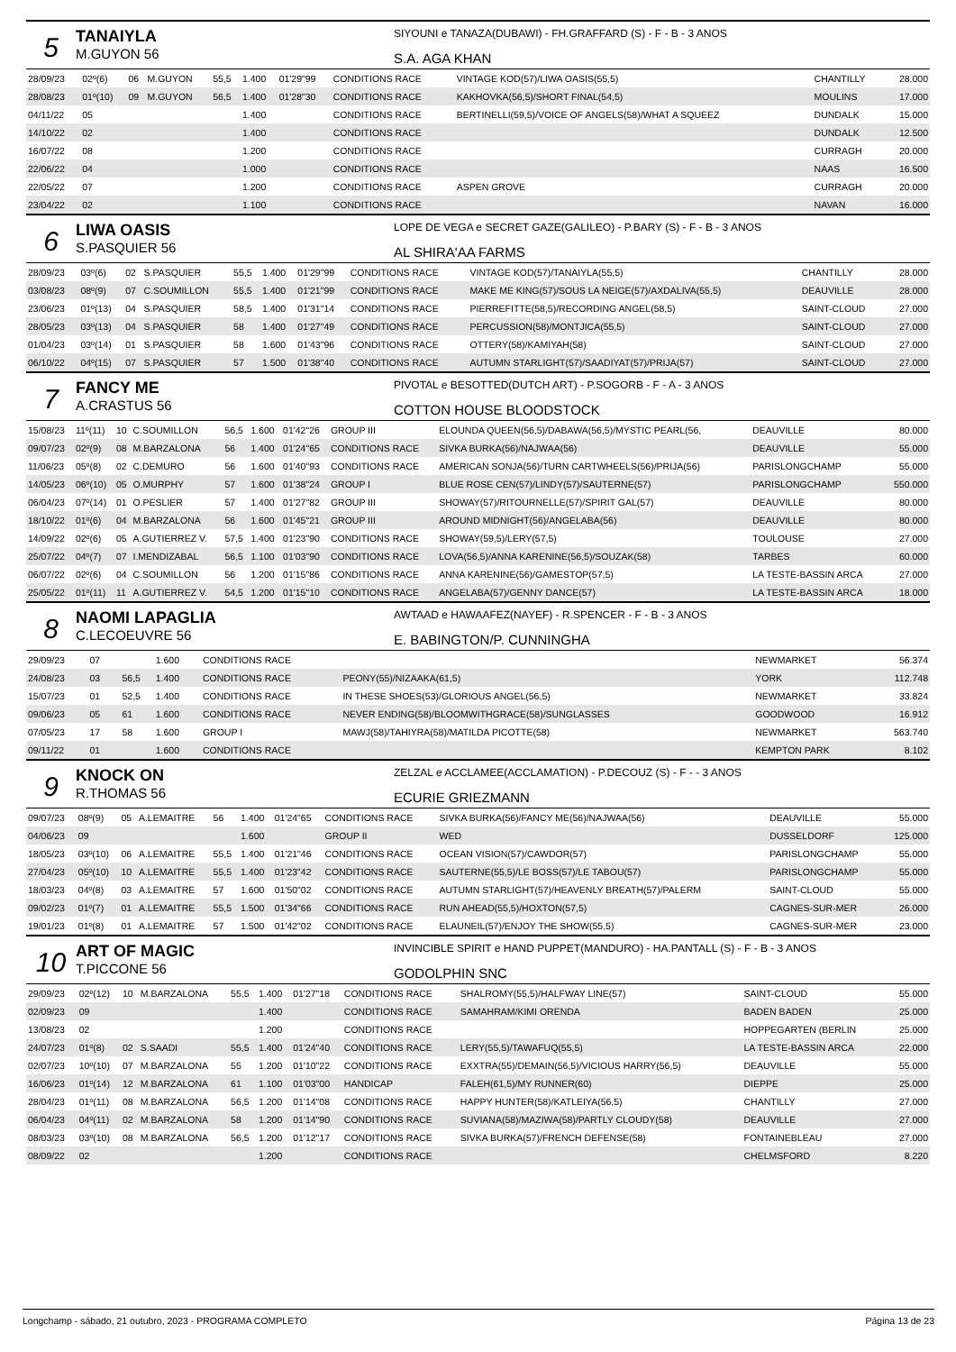5
TANAIYLA
M.GUYON 56
SIYOUNI e TANAZA(DUBAWI) - FH.GRAFFARD (S) - F - B - 3 ANOS
S.A. AGA KHAN
| 28/09/23 | 02º(6) | 06 | M.GUYON | 55,5 | 1.400 | 01'29"99 | CONDITIONS RACE | VINTAGE KOD(57)/LIWA OASIS(55,5) | CHANTILLY | 28.000 |
| 28/08/23 | 01º(10) | 09 | M.GUYON | 56,5 | 1.400 | 01'28"30 | CONDITIONS RACE | KAKHOVKA(56,5)/SHORT FINAL(54,5) | MOULINS | 17.000 |
| 04/11/22 | 05 | | | | 1.400 | | CONDITIONS RACE | BERTINELLI(59,5)/VOICE OF ANGELS(58)/WHAT A SQUEEZ | DUNDALK | 15.000 |
| 14/10/22 | 02 | | | | 1.400 | | CONDITIONS RACE | | DUNDALK | 12.500 |
| 16/07/22 | 08 | | | | 1.200 | | CONDITIONS RACE | | CURRAGH | 20.000 |
| 22/06/22 | 04 | | | | 1.000 | | CONDITIONS RACE | | NAAS | 16.500 |
| 22/05/22 | 07 | | | | 1.200 | | CONDITIONS RACE | ASPEN GROVE | CURRAGH | 20.000 |
| 23/04/22 | 02 | | | | 1.100 | | CONDITIONS RACE | | NAVAN | 16.000 |
6
LIWA OASIS
S.PASQUIER 56
LOPE DE VEGA e SECRET GAZE(GALILEO) - P.BARY (S) - F - B - 3 ANOS
AL SHIRA'AA FARMS
| 28/09/23 | 03º(6) | 02 | S.PASQUIER | 55,5 | 1.400 | 01'29"99 | CONDITIONS RACE | VINTAGE KOD(57)/TANAIYLA(55,5) | CHANTILLY | 28.000 |
| 03/08/23 | 08º(9) | 07 | C.SOUMILLON | 55,5 | 1.400 | 01'21"99 | CONDITIONS RACE | MAKE ME KING(57)/SOUS LA NEIGE(57)/AXDALIVA(55,5) | DEAUVILLE | 28.000 |
| 23/06/23 | 01º(13) | 04 | S.PASQUIER | 58,5 | 1.400 | 01'31"14 | CONDITIONS RACE | PIERREFITTE(58,5)/RECORDING ANGEL(58,5) | SAINT-CLOUD | 27.000 |
| 28/05/23 | 03º(13) | 04 | S.PASQUIER | 58 | 1.400 | 01'27"49 | CONDITIONS RACE | PERCUSSION(58)/MONTJICA(55,5) | SAINT-CLOUD | 27.000 |
| 01/04/23 | 03º(14) | 01 | S.PASQUIER | 58 | 1.600 | 01'43"96 | CONDITIONS RACE | OTTERY(58)/KAMIYAH(58) | SAINT-CLOUD | 27.000 |
| 06/10/22 | 04º(15) | 07 | S.PASQUIER | 57 | 1.500 | 01'38"40 | CONDITIONS RACE | AUTUMN STARLIGHT(57)/SAADIYAT(57)/PRIJA(57) | SAINT-CLOUD | 27.000 |
7
FANCY ME
A.CRASTUS 56
PIVOTAL e BESOTTED(DUTCH ART) - P.SOGORB - F - A - 3 ANOS
COTTON HOUSE BLOODSTOCK
| 15/08/23 | 11º(11) | 10 | C.SOUMILLON | 56,5 | 1.600 | 01'42"26 | GROUP III | ELOUNDA QUEEN(56,5)/DABAWA(56,5)/MYSTIC PEARL(56, | DEAUVILLE | 80.000 |
| 09/07/23 | 02º(9) | 08 | M.BARZALONA | 56 | 1.400 | 01'24"65 | CONDITIONS RACE | SIVKA BURKA(56)/NAJWAA(56) | DEAUVILLE | 55.000 |
| 11/06/23 | 05º(8) | 02 | C.DEMURO | 56 | 1.600 | 01'40"93 | CONDITIONS RACE | AMERICAN SONJA(56)/TURN CARTWHEELS(56)/PRIJA(56) | PARISLONGCHAMP | 55.000 |
| 14/05/23 | 06º(10) | 05 | O.MURPHY | 57 | 1.600 | 01'38"24 | GROUP I | BLUE ROSE CEN(57)/LINDY(57)/SAUTERNE(57) | PARISLONGCHAMP | 550.000 |
| 06/04/23 | 07º(14) | 01 | O.PESLIER | 57 | 1.400 | 01'27"82 | GROUP III | SHOWAY(57)/RITOURNELLE(57)/SPIRIT GAL(57) | DEAUVILLE | 80.000 |
| 18/10/22 | 01º(6) | 04 | M.BARZALONA | 56 | 1.600 | 01'45"21 | GROUP III | AROUND MIDNIGHT(56)/ANGELABA(56) | DEAUVILLE | 80.000 |
| 14/09/22 | 02º(6) | 05 | A.GUTIERREZ V. | 57,5 | 1.400 | 01'23"90 | CONDITIONS RACE | SHOWAY(59,5)/LERY(57,5) | TOULOUSE | 27.000 |
| 25/07/22 | 04º(7) | 07 | I.MENDIZABAL | 56,5 | 1.100 | 01'03"90 | CONDITIONS RACE | LOVA(56,5)/ANNA KARENINE(56,5)/SOUZAK(58) | TARBES | 60.000 |
| 06/07/22 | 02º(6) | 04 | C.SOUMILLON | 56 | 1.200 | 01'15"86 | CONDITIONS RACE | ANNA KARENINE(56)/GAMESTOP(57,5) | LA TESTE-BASSIN ARCA | 27.000 |
| 25/05/22 | 01º(11) | 11 | A.GUTIERREZ V. | 54,5 | 1.200 | 01'15"10 | CONDITIONS RACE | ANGELABA(57)/GENNY DANCE(57) | LA TESTE-BASSIN ARCA | 18.000 |
8
NAOMI LAPAGLIA
C.LECOEUVRE 56
AWTAAD e HAWAAFEZ(NAYEF) - R.SPENCER - F - B - 3 ANOS
E. BABINGTON/P. CUNNINGHA
| 29/09/23 | 07 | | | | 1.600 | | CONDITIONS RACE | | NEWMARKET | 56.374 |
| 24/08/23 | 03 | | | 56,5 | 1.400 | | CONDITIONS RACE | PEONY(55)/NIZAAKA(61,5) | YORK | 112.748 |
| 15/07/23 | 01 | | | 52,5 | 1.400 | | CONDITIONS RACE | IN THESE SHOES(53)/GLORIOUS ANGEL(56,5) | NEWMARKET | 33.824 |
| 09/06/23 | 05 | | | 61 | 1.600 | | CONDITIONS RACE | NEVER ENDING(58)/BLOOMWITHGRACE(58)/SUNGLASSES | GOODWOOD | 16.912 |
| 07/05/23 | 17 | | | 58 | 1.600 | | GROUP I | MAWJ(58)/TAHIYRA(58)/MATILDA PICOTTE(58) | NEWMARKET | 563.740 |
| 09/11/22 | 01 | | | | 1.600 | | CONDITIONS RACE | | KEMPTON PARK | 8.102 |
9
KNOCK ON
R.THOMAS 56
ZELZAL e ACCLAMEE(ACCLAMATION) - P.DECOUZ (S) - F - - 3 ANOS
ECURIE GRIEZMANN
| 09/07/23 | 08º(9) | 05 | A.LEMAITRE | 56 | 1.400 | 01'24"65 | CONDITIONS RACE | SIVKA BURKA(56)/FANCY ME(56)/NAJWAA(56) | DEAUVILLE | 55.000 |
| 04/06/23 | 09 | | | | 1.600 | | GROUP II | WED | DUSSELDORF | 125.000 |
| 18/05/23 | 03º(10) | 06 | A.LEMAITRE | 55,5 | 1.400 | 01'21"46 | CONDITIONS RACE | OCEAN VISION(57)/CAWDOR(57) | PARISLONGCHAMP | 55.000 |
| 27/04/23 | 05º(10) | 10 | A.LEMAITRE | 55,5 | 1.400 | 01'23"42 | CONDITIONS RACE | SAUTERNE(55,5)/LE BOSS(57)/LE TABOU(57) | PARISLONGCHAMP | 55.000 |
| 18/03/23 | 04º(8) | 03 | A.LEMAITRE | 57 | 1.600 | 01'50"02 | CONDITIONS RACE | AUTUMN STARLIGHT(57)/HEAVENLY BREATH(57)/PALERM | SAINT-CLOUD | 55.000 |
| 09/02/23 | 01º(7) | 01 | A.LEMAITRE | 55,5 | 1.500 | 01'34"66 | CONDITIONS RACE | RUN AHEAD(55,5)/HOXTON(57,5) | CAGNES-SUR-MER | 26.000 |
| 19/01/23 | 01º(8) | 01 | A.LEMAITRE | 57 | 1.500 | 01'42"02 | CONDITIONS RACE | ELAUNEIL(57)/ENJOY THE SHOW(55,5) | CAGNES-SUR-MER | 23.000 |
10
ART OF MAGIC
T.PICCONE 56
INVINCIBLE SPIRIT e HAND PUPPET(MANDURO) - HA.PANTALL (S) - F - B - 3 ANOS
GODOLPHIN SNC
| 29/09/23 | 02º(12) | 10 | M.BARZALONA | 55,5 | 1.400 | 01'27"18 | CONDITIONS RACE | SHALROMY(55,5)/HALFWAY LINE(57) | SAINT-CLOUD | 55.000 |
| 02/09/23 | 09 | | | | 1.400 | | CONDITIONS RACE | SAMAHRAM/KIMI ORENDA | BADEN BADEN | 25.000 |
| 13/08/23 | 02 | | | | 1.200 | | CONDITIONS RACE | | HOPPEGARTEN (BERLIN | 25.000 |
| 24/07/23 | 01º(8) | 02 | S.SAADI | 55,5 | 1.400 | 01'24"40 | CONDITIONS RACE | LERY(55,5)/TAWAFUQ(55,5) | LA TESTE-BASSIN ARCA | 22.000 |
| 02/07/23 | 10º(10) | 07 | M.BARZALONA | 55 | 1.200 | 01'10"22 | CONDITIONS RACE | EXXTRA(55)/DEMAIN(56,5)/VICIOUS HARRY(56,5) | DEAUVILLE | 55.000 |
| 16/06/23 | 01º(14) | 12 | M.BARZALONA | 61 | 1.100 | 01'03"00 | HANDICAP | FALEH(61,5)/MY RUNNER(60) | DIEPPE | 25.000 |
| 28/04/23 | 01º(11) | 08 | M.BARZALONA | 56,5 | 1.200 | 01'14"08 | CONDITIONS RACE | HAPPY HUNTER(58)/KATLEIYA(56,5) | CHANTILLY | 27.000 |
| 06/04/23 | 04º(11) | 02 | M.BARZALONA | 58 | 1.200 | 01'14"90 | CONDITIONS RACE | SUVIANA(58)/MAZIWA(58)/PARTLY CLOUDY(58) | DEAUVILLE | 27.000 |
| 08/03/23 | 03º(10) | 08 | M.BARZALONA | 56,5 | 1.200 | 01'12"17 | CONDITIONS RACE | SIVKA BURKA(57)/FRENCH DEFENSE(58) | FONTAINEBLEAU | 27.000 |
| 08/09/22 | 02 | | | | 1.200 | | CONDITIONS RACE | | CHELMSFORD | 8.220 |
Longchamp - sábado, 21 outubro, 2023 - PROGRAMA COMPLETO Página 13 de 23